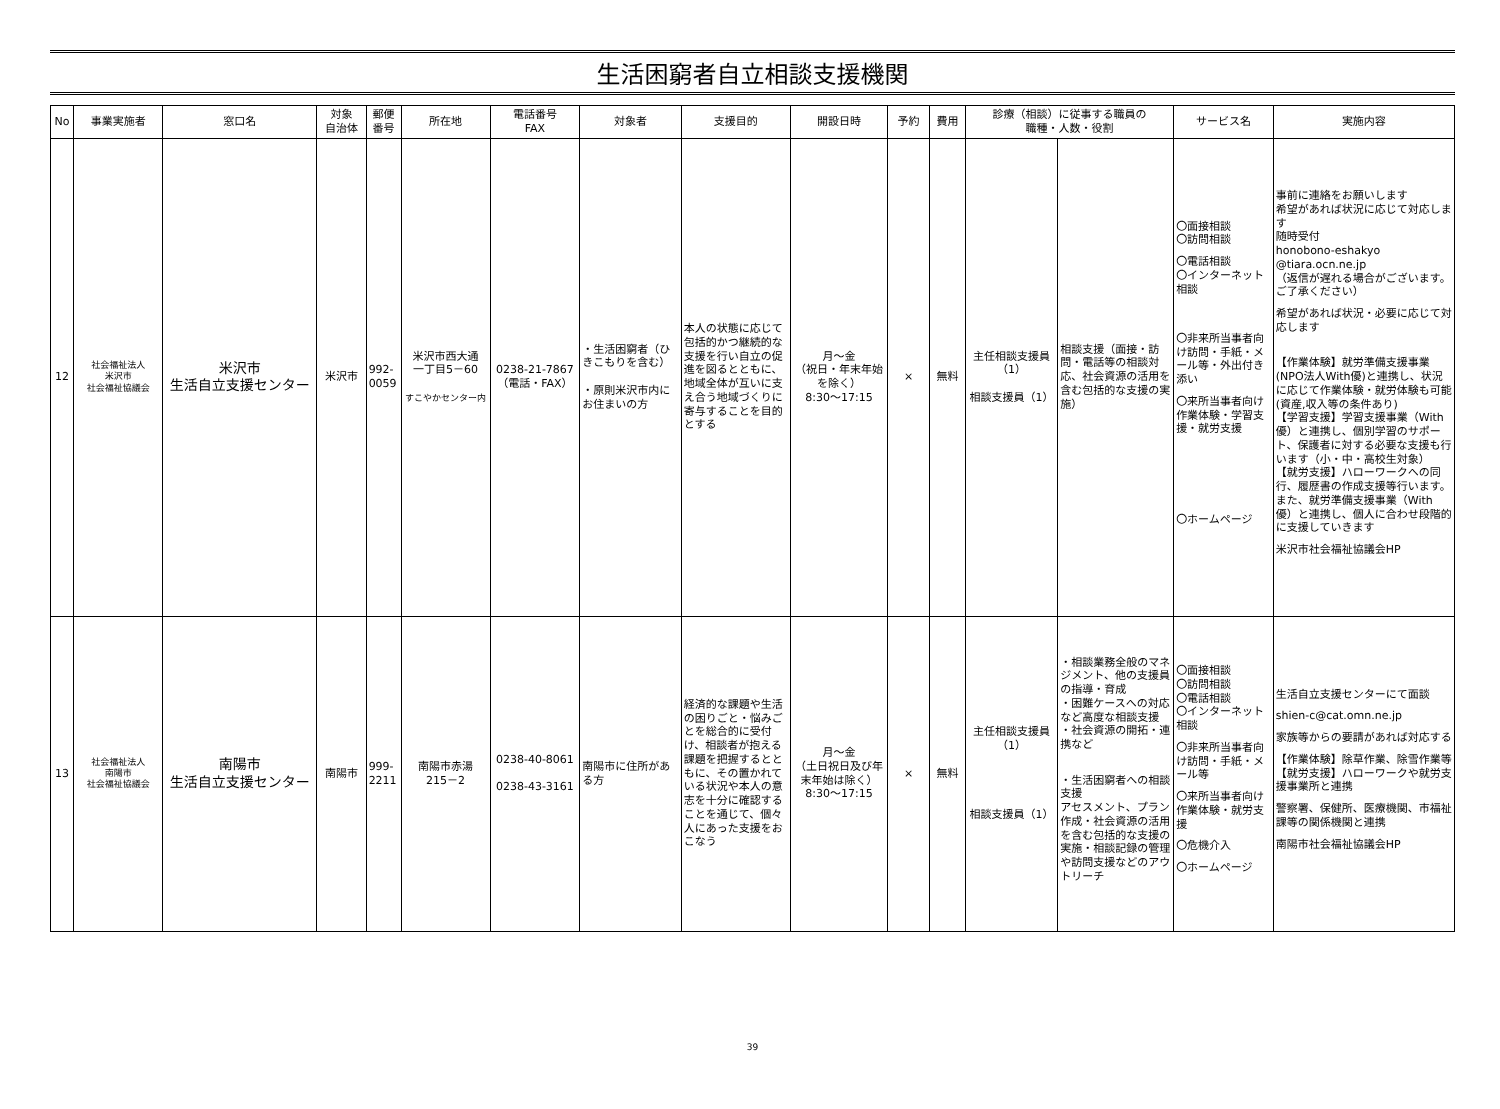生活困窮者自立相談支援機関
| No | 事業実施者 | 窓口名 | 対象 自治体 | 郵便 番号 | 所在地 | 電話番号 FAX | 対象者 | 支援目的 | 開設日時 | 予約 | 費用 | 診療（相談）に従事する職員の 職種・人数・役割 | | サービス名 | 実施内容 |
| --- | --- | --- | --- | --- | --- | --- | --- | --- | --- | --- | --- | --- | --- | --- | --- |
| 12 | 社会福祉法人 米沢市 社会福祉協議会 | 米沢市 生活自立支援センター | 米沢市 | 992- 0059 | 米沢市西大通 一丁目5－60 すこやかセンター内 | 0238-21-7867 （電話・FAX） | ・生活困窮者（ひきこもりを含む） ・原則米沢市内にお住まいの方 | 本人の状態に応じて包括的かつ継続的な支援を行い自立の促進を図るとともに、地域全体が互いに支え合う地域づくりに寄与することを目的とする | 月～金 （祝日・年末年始を除く） 8:30～17:15 | × | 無料 | 主任相談支援員 （1） 相談支援員（1） | 相談支援（面接・訪問・電話等の相談対応、社会資源の活用を含む包括的な支援の実施） | 〇面接相談 〇訪問相談 〇電話相談 〇インターネット相談 〇非来所当事者向け訪問・手紙・メール等・外出付き添い 〇来所当事者向け作業体験・学習支援・就労支援 〇ホームページ | 事前に連絡をお願いします 希望があれば状況に応じて対応します 随時受付 honobono-eshakyo @tiara.ocn.ne.jp （返信が遅れる場合がございます。ご了承ください） 希望があれば状況・必要に応じて対応します 【作業体験】就労準備支援事業(NPO法人With優)と連携し、状況に応じて作業体験・就労体験も可能(資産,収入等の条件あり) 【学習支援】学習支援事業（With優）と連携し、個別学習のサポート、保護者に対する必要な支援も行います（小・中・高校生対象） 【就労支援】ハローワークへの同行、履歴書の作成支援等行います。また、就労準備支援事業（With優）と連携し、個人に合わせ段階的に支援していきます 米沢市社会福祉協議会HP |
| 13 | 社会福祉法人 南陽市 社会福祉協議会 | 南陽市 生活自立支援センター | 南陽市 | 999- 2211 | 南陽市赤湯 215－2 | 0238-40-8061 0238-43-3161 | 南陽市に住所がある方 | 経済的な課題や生活の困りごと・悩みごとを総合的に受付け、相談者が抱える課題を把握するとともに、その置かれている状況や本人の意志を十分に確認することを通じて、個々人にあった支援をおこなう | 月～金 （土日祝日及び年末年始は除く） 8:30～17:15 | × | 無料 | 主任相談支援員 （1） 相談支援員（1） | ・相談業務全般のマネジメント、他の支援員の指導・育成 ・困難ケースへの対応など高度な相談支援 ・社会資源の開拓・連携など ・生活困窮者への相談支援 アセスメント、プラン作成・社会資源の活用を含む包括的な支援の実施・相談記録の管理や訪問支援などのアウトリーチ | 〇面接相談 〇訪問相談 〇電話相談 〇インターネット相談 〇非来所当事者向け訪問・手紙・メール等 〇来所当事者向け作業体験・就労支援 〇危機介入 〇ホームページ | 生活自立支援センターにて面談 shien-c@cat.omn.ne.jp 家族等からの要請があれば対応する 【作業体験】除草作業、除雪作業等 【就労支援】ハローワークや就労支援事業所と連携 警察署、保健所、医療機関、市福祉課等の関係機関と連携 南陽市社会福祉協議会HP |
39